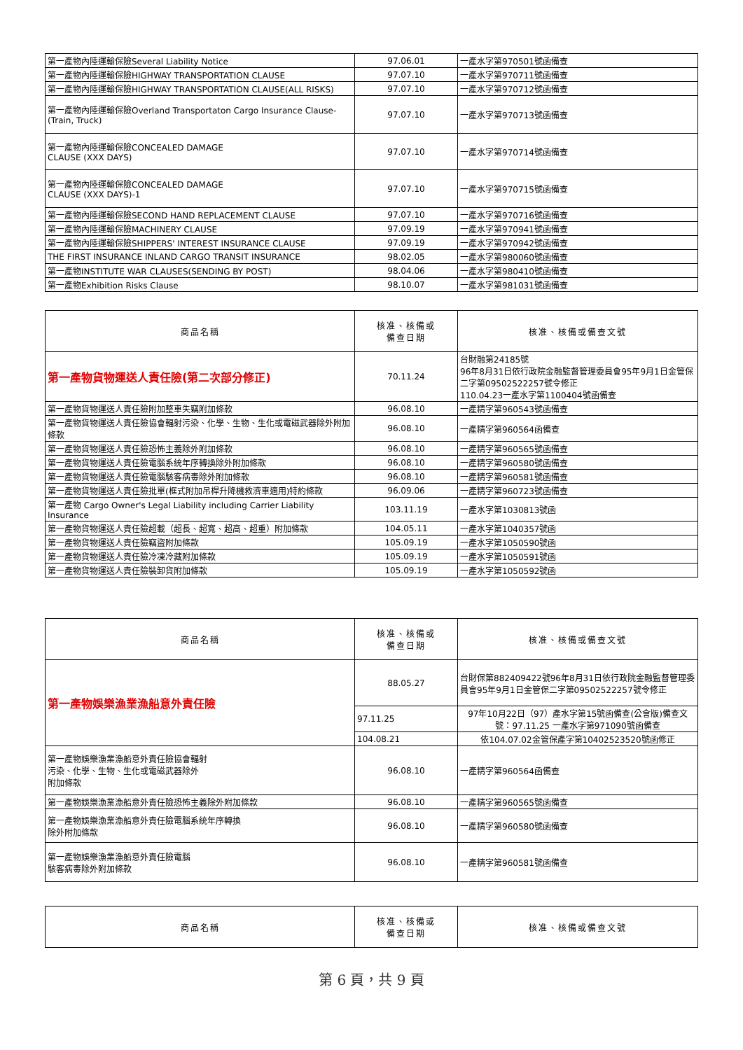| 第一產物內陸運輸保險Several Liability Notice | 97.06.01 | 一產水字第970501號函備查 |
| 第一產物內陸運輸保險HIGHWAY TRANSPORTATION CLAUSE | 97.07.10 | 一產水字第970711號函備查 |
| 第一產物內陸運輸保險HIGHWAY TRANSPORTATION CLAUSE(ALL RISKS) | 97.07.10 | 一產水字第970712號函備查 |
| 第一產物內陸運輸保險Overland Transportaton Cargo Insurance Clause-(Train, Truck) | 97.07.10 | 一產水字第970713號函備查 |
| 第一產物內陸運輸保險CONCEALED DAMAGE CLAUSE (XXX DAYS) | 97.07.10 | 一產水字第970714號函備查 |
| 第一產物內陸運輸保險CONCEALED DAMAGE CLAUSE (XXX DAYS)-1 | 97.07.10 | 一產水字第970715號函備查 |
| 第一產物內陸運輸保險SECOND HAND REPLACEMENT CLAUSE | 97.07.10 | 一產水字第970716號函備查 |
| 第一產物內陸運輸保險MACHINERY CLAUSE | 97.09.19 | 一產水字第970941號函備查 |
| 第一產物內陸運輸保險SHIPPERS' INTEREST INSURANCE CLAUSE | 97.09.19 | 一產水字第970942號函備查 |
| THE FIRST INSURANCE INLAND CARGO TRANSIT INSURANCE | 98.02.05 | 一產水字第980060號函備查 |
| 第一產物INSTITUTE WAR CLAUSES(SENDING BY POST) | 98.04.06 | 一產水字第980410號函備查 |
| 第一產物Exhibition Risks Clause | 98.10.07 | 一產水字第981031號函備查 |
| 商品名稱 | 核准、核備或 備查日期 | 核准、核備或備查文號 |
| --- | --- | --- |
| 第一產物貨物運送人責任險(第二次部分修正) | 70.11.24 | 台財融第24185號 96年8月31日依行政院金融監督管理委員會95年9月1日金管保二字第09502522257號令修正 110.04.23一產水字第1100404號函備查 |
| 第一產物貨物運送人責任險附加整車失竊附加條款 | 96.08.10 | 一產精字第960543號函備查 |
| 第一產物貨物運送人責任險協會輻射污染、化學、生物、生化或電磁武器除外附加條款 | 96.08.10 | 一產精字第960564函備查 |
| 第一產物貨物運送人責任險恐怖主義除外附加條款 | 96.08.10 | 一產精字第960565號函備查 |
| 第一產物貨物運送人責任險電腦系統年序轉換除外附加條款 | 96.08.10 | 一產精字第960580號函備查 |
| 第一產物貨物運送人責任險電腦駭客病毒除外附加條款 | 96.08.10 | 一產精字第960581號函備查 |
| 第一產物貨物運送人責任險批單(框式附加吊桿升降機救濟車適用)特約條款 | 96.09.06 | 一產精字第960723號函備查 |
| 第一產物 Cargo Owner's Legal Liability including Carrier Liability Insurance | 103.11.19 | 一產水字第1030813號函 |
| 第一產物貨物運送人責任險超載（超長、超寬、超高、超重）附加條款 | 104.05.11 | 一產水字第1040357號函 |
| 第一產物貨物運送人責任險竊盜附加條款 | 105.09.19 | 一產水字第1050590號函 |
| 第一產物貨物運送人責任險冷凍冷藏附加條款 | 105.09.19 | 一產水字第1050591號函 |
| 第一產物貨物運送人責任險裝卸貨附加條款 | 105.09.19 | 一產水字第1050592號函 |
| 商品名稱 | 核准、核備或 備查日期 | 核准、核備或備查文號 |
| --- | --- | --- |
| 第一產物娛樂漁業漁船意外責任險 | 88.05.27 | 台財保第882409422號96年8月31日依行政院金融監督管理委員會95年9月1日金管保二字第09502522257號令修正 |
| | 97.11.25 | 97年10月22日（97）產水字第15號函備查(公會版)備查文號：97.11.25 一產水字第971090號函備查 |
| | 104.08.21 | 依104.07.02金管保產字第10402523520號函修正 |
| 第一產物娛樂漁業漁船意外責任險協會輻射 污染、化學、生物、生化或電磁武器除外 附加條款 | 96.08.10 | 一產精字第960564函備查 |
| 第一產物娛樂漁業漁船意外責任險恐怖主義除外附加條款 | 96.08.10 | 一產精字第960565號函備查 |
| 第一產物娛樂漁業漁船意外責任險電腦系統年序轉換 除外附加條款 | 96.08.10 | 一產精字第960580號函備查 |
| 第一產物娛樂漁業漁船意外責任險電腦 駭客病毒除外附加條款 | 96.08.10 | 一產精字第960581號函備查 |
| 商品名稱 | 核准、核備或 備查日期 | 核准、核備或備查文號 |
| --- | --- | --- |
第 6 頁，共 9 頁